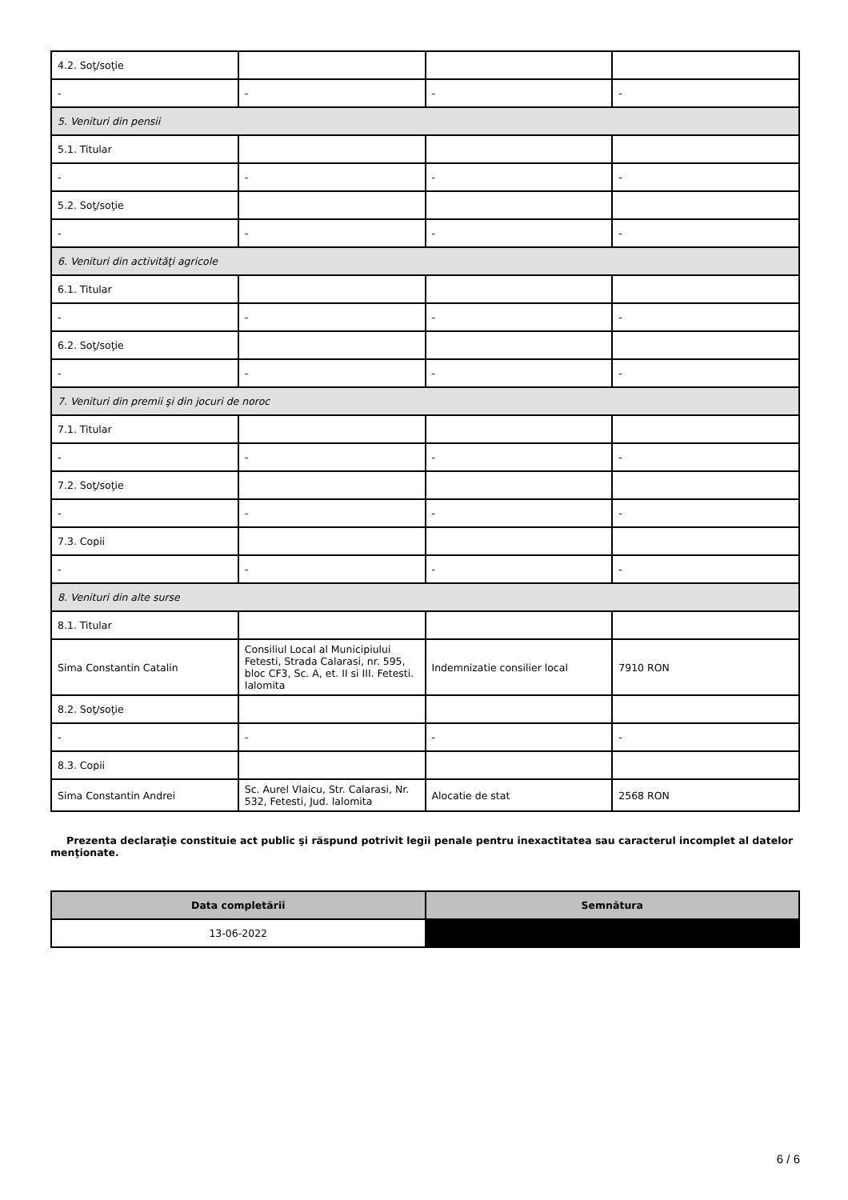| 4.2. Soţ/soţie | | | |
| - | - | - | - |
| 5. Venituri din pensii | | | |
| 5.1. Titular | | | |
| - | - | - | - |
| 5.2. Soţ/soţie | | | |
| - | - | - | - |
| 6. Venituri din activităţi agricole | | | |
| 6.1. Titular | | | |
| - | - | - | - |
| 6.2. Soţ/soţie | | | |
| - | - | - | - |
| 7. Venituri din premii şi din jocuri de noroc | | | |
| 7.1. Titular | | | |
| - | - | - | - |
| 7.2. Soţ/soţie | | | |
| - | - | - | - |
| 7.3. Copii | | | |
| - | - | - | - |
| 8. Venituri din alte surse | | | |
| 8.1. Titular | | | |
| Sima Constantin Catalin | Consiliul Local al Municipiului Fetesti, Strada Calarasi, nr. 595, bloc CF3, Sc. A, et. II si III. Fetesti. Ialomita | Indemnizatie consilier local | 7910 RON |
| 8.2. Soţ/soţie | | | |
| - | - | - | - |
| 8.3. Copii | | | |
| Sima Constantin Andrei | Sc. Aurel Vlaicu, Str. Calarasi, Nr. 532, Fetesti, Jud. Ialomita | Alocatie de stat | 2568 RON |
Prezenta declaraţie constituie act public şi răspund potrivit legii penale pentru inexactitatea sau caracterul incomplet al datelor menţionate.
| Data completării | Semnătura |
| --- | --- |
| 13-06-2022 | |
6 / 6